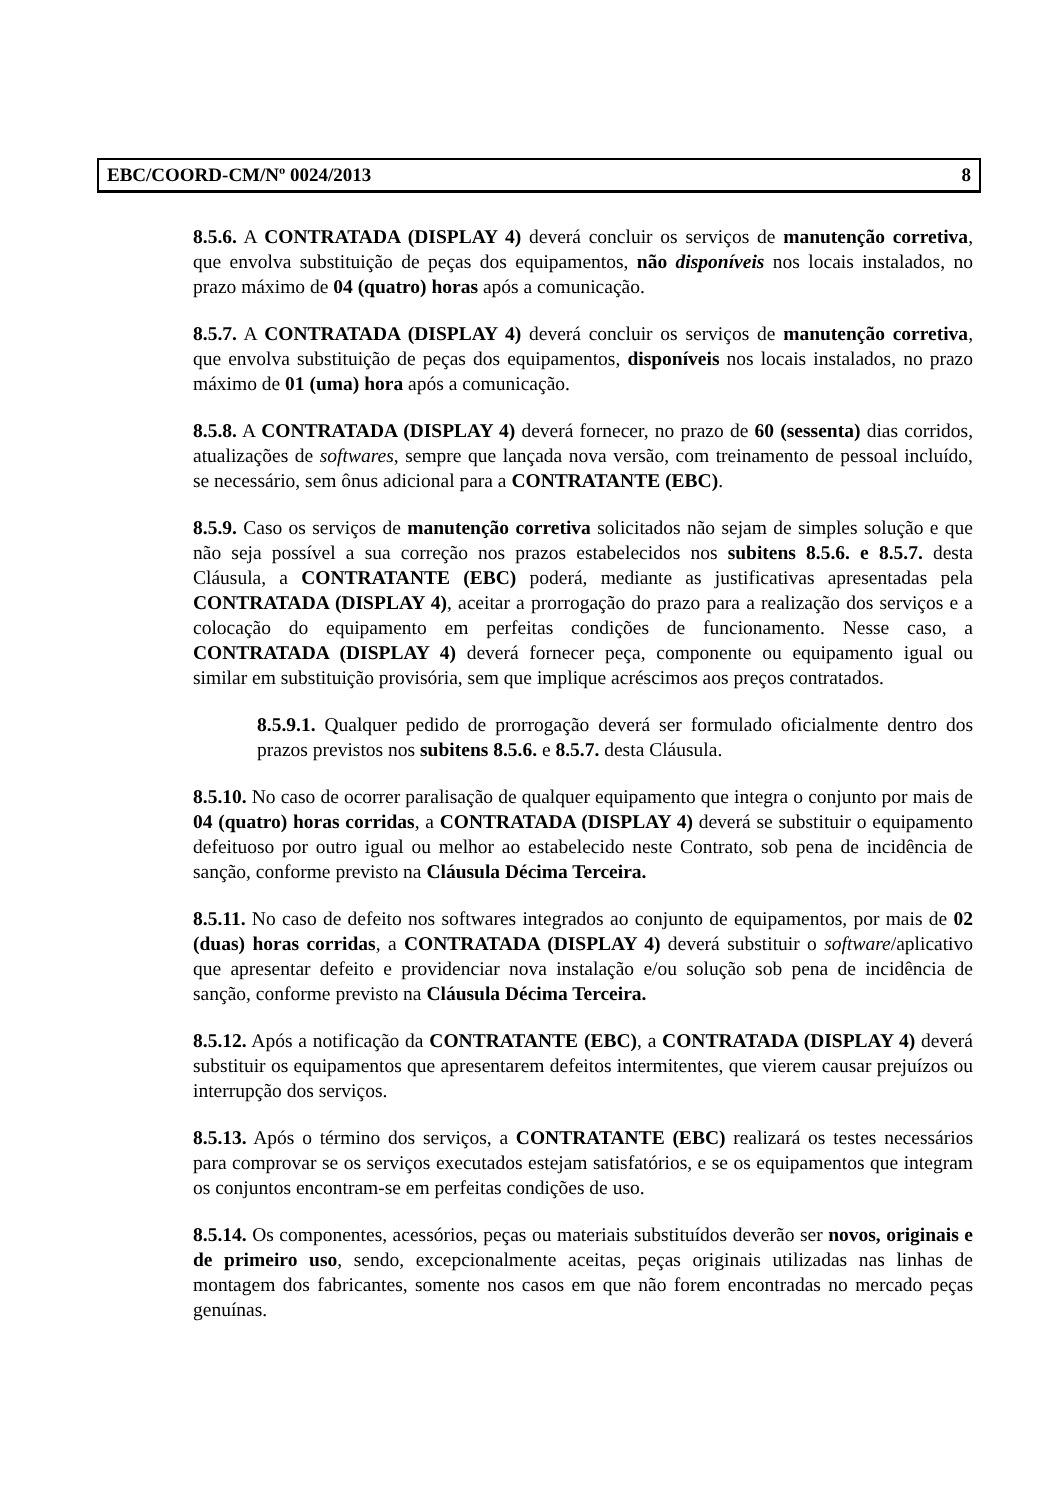EBC/COORD-CM/Nº 0024/2013 8
8.5.6. A CONTRATADA (DISPLAY 4) deverá concluir os serviços de manutenção corretiva, que envolva substituição de peças dos equipamentos, não disponíveis nos locais instalados, no prazo máximo de 04 (quatro) horas após a comunicação.
8.5.7. A CONTRATADA (DISPLAY 4) deverá concluir os serviços de manutenção corretiva, que envolva substituição de peças dos equipamentos, disponíveis nos locais instalados, no prazo máximo de 01 (uma) hora após a comunicação.
8.5.8. A CONTRATADA (DISPLAY 4) deverá fornecer, no prazo de 60 (sessenta) dias corridos, atualizações de softwares, sempre que lançada nova versão, com treinamento de pessoal incluído, se necessário, sem ônus adicional para a CONTRATANTE (EBC).
8.5.9. Caso os serviços de manutenção corretiva solicitados não sejam de simples solução e que não seja possível a sua correção nos prazos estabelecidos nos subitens 8.5.6. e 8.5.7. desta Cláusula, a CONTRATANTE (EBC) poderá, mediante as justificativas apresentadas pela CONTRATADA (DISPLAY 4), aceitar a prorrogação do prazo para a realização dos serviços e a colocação do equipamento em perfeitas condições de funcionamento. Nesse caso, a CONTRATADA (DISPLAY 4) deverá fornecer peça, componente ou equipamento igual ou similar em substituição provisória, sem que implique acréscimos aos preços contratados.
8.5.9.1. Qualquer pedido de prorrogação deverá ser formulado oficialmente dentro dos prazos previstos nos subitens 8.5.6. e 8.5.7. desta Cláusula.
8.5.10. No caso de ocorrer paralisação de qualquer equipamento que integra o conjunto por mais de 04 (quatro) horas corridas, a CONTRATADA (DISPLAY 4) deverá se substituir o equipamento defeituoso por outro igual ou melhor ao estabelecido neste Contrato, sob pena de incidência de sanção, conforme previsto na Cláusula Décima Terceira.
8.5.11. No caso de defeito nos softwares integrados ao conjunto de equipamentos, por mais de 02 (duas) horas corridas, a CONTRATADA (DISPLAY 4) deverá substituir o software/aplicativo que apresentar defeito e providenciar nova instalação e/ou solução sob pena de incidência de sanção, conforme previsto na Cláusula Décima Terceira.
8.5.12. Após a notificação da CONTRATANTE (EBC), a CONTRATADA (DISPLAY 4) deverá substituir os equipamentos que apresentarem defeitos intermitentes, que vierem causar prejuízos ou interrupção dos serviços.
8.5.13. Após o término dos serviços, a CONTRATANTE (EBC) realizará os testes necessários para comprovar se os serviços executados estejam satisfatórios, e se os equipamentos que integram os conjuntos encontram-se em perfeitas condições de uso.
8.5.14. Os componentes, acessórios, peças ou materiais substituídos deverão ser novos, originais e de primeiro uso, sendo, excepcionalmente aceitas, peças originais utilizadas nas linhas de montagem dos fabricantes, somente nos casos em que não forem encontradas no mercado peças genuínas.